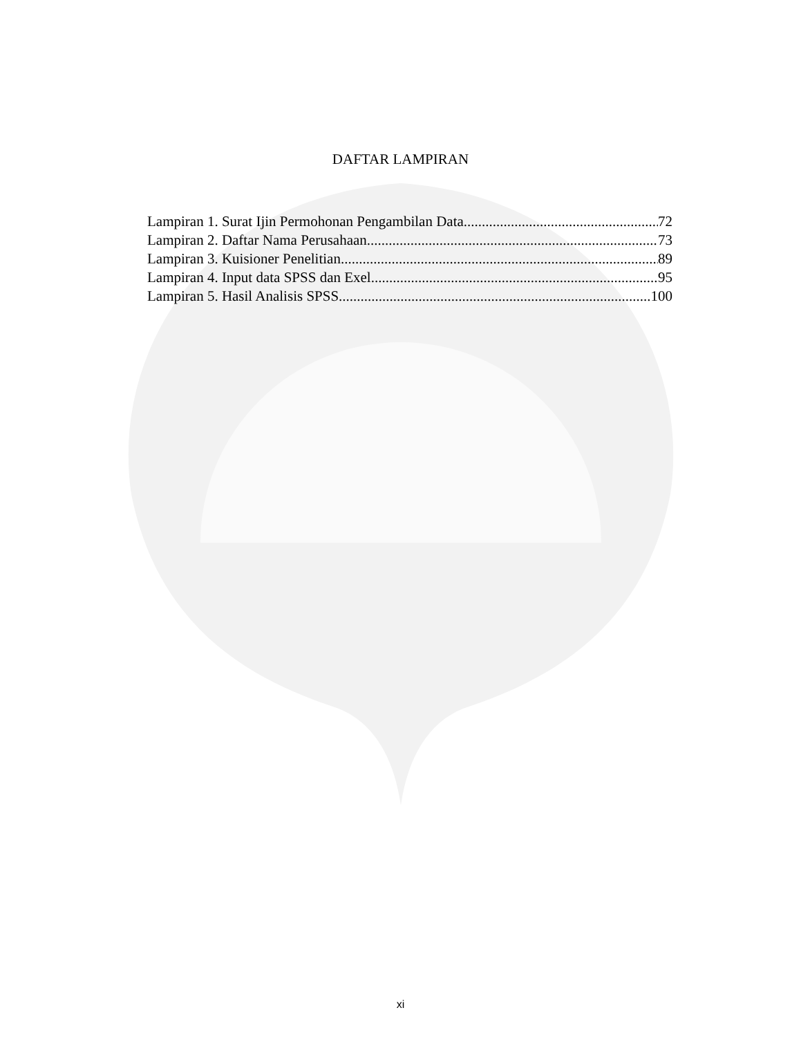DAFTAR LAMPIRAN
Lampiran 1. Surat Ijin Permohonan Pengambilan Data 72
Lampiran 2. Daftar Nama Perusahaan 73
Lampiran 3. Kuisioner Penelitian 89
Lampiran 4. Input data SPSS dan Exel 95
Lampiran 5. Hasil Analisis SPSS 100
xi